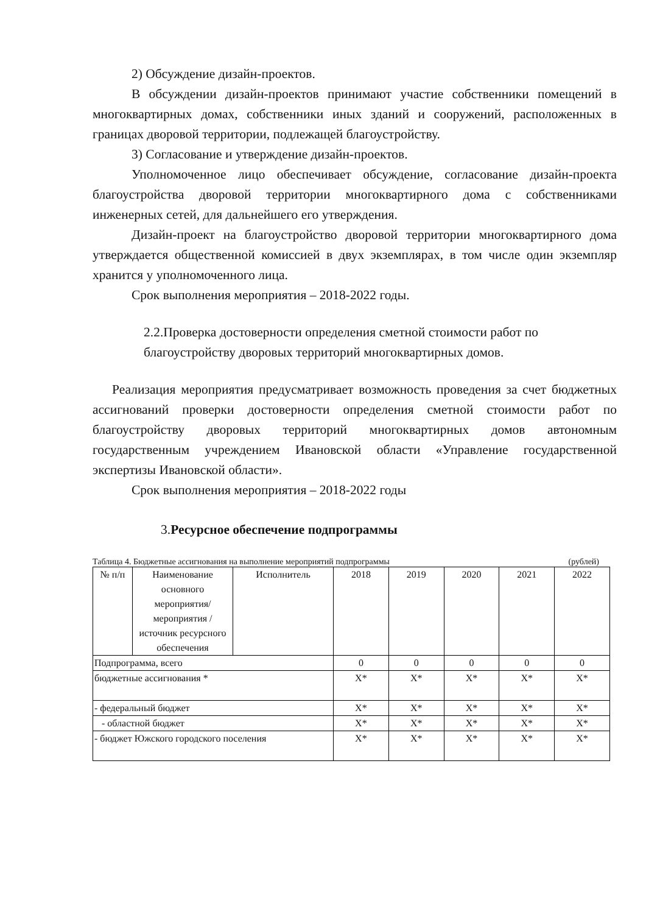2) Обсуждение дизайн-проектов.
В обсуждении дизайн-проектов принимают участие собственники помещений в многоквартирных домах, собственники иных зданий и сооружений, расположенных в границах дворовой территории, подлежащей благоустройству.
3) Согласование и утверждение дизайн-проектов.
Уполномоченное лицо обеспечивает обсуждение, согласование дизайн-проекта благоустройства дворовой территории многоквартирного дома с собственниками инженерных сетей, для дальнейшего его утверждения.
Дизайн-проект на благоустройство дворовой территории многоквартирного дома утверждается общественной комиссией в двух экземплярах, в том числе один экземпляр хранится у уполномоченного лица.
Срок выполнения мероприятия – 2018-2022 годы.
2.2.Проверка достоверности определения сметной стоимости работ по благоустройству дворовых территорий многоквартирных домов.
Реализация мероприятия предусматривает возможность проведения за счет бюджетных ассигнований проверки достоверности определения сметной стоимости работ по благоустройству дворовых территорий многоквартирных домов автономным государственным учреждением Ивановской области «Управление государственной экспертизы Ивановской области».
Срок выполнения мероприятия – 2018-2022 годы
3.Ресурсное обеспечение подпрограммы
Таблица 4. Бюджетные ассигнования на выполнение мероприятий подпрограммы (рублей)
| № п/п | Наименование основного мероприятия/ мероприятия /источник ресурсного обеспечения | Исполнитель | 2018 | 2019 | 2020 | 2021 | 2022 |
| --- | --- | --- | --- | --- | --- | --- | --- |
| Подпрограмма, всего | | | 0 | 0 | 0 | 0 | 0 |
| бюджетные ассигнования * | | | Х* | Х* | Х* | Х* | Х* |
| - федеральный бюджет | | | Х* | Х* | Х* | Х* | Х* |
| - областной бюджет | | | Х* | Х* | Х* | Х* | Х* |
| - бюджет Южского городского поселения | | | Х* | Х* | Х* | Х* | Х* |